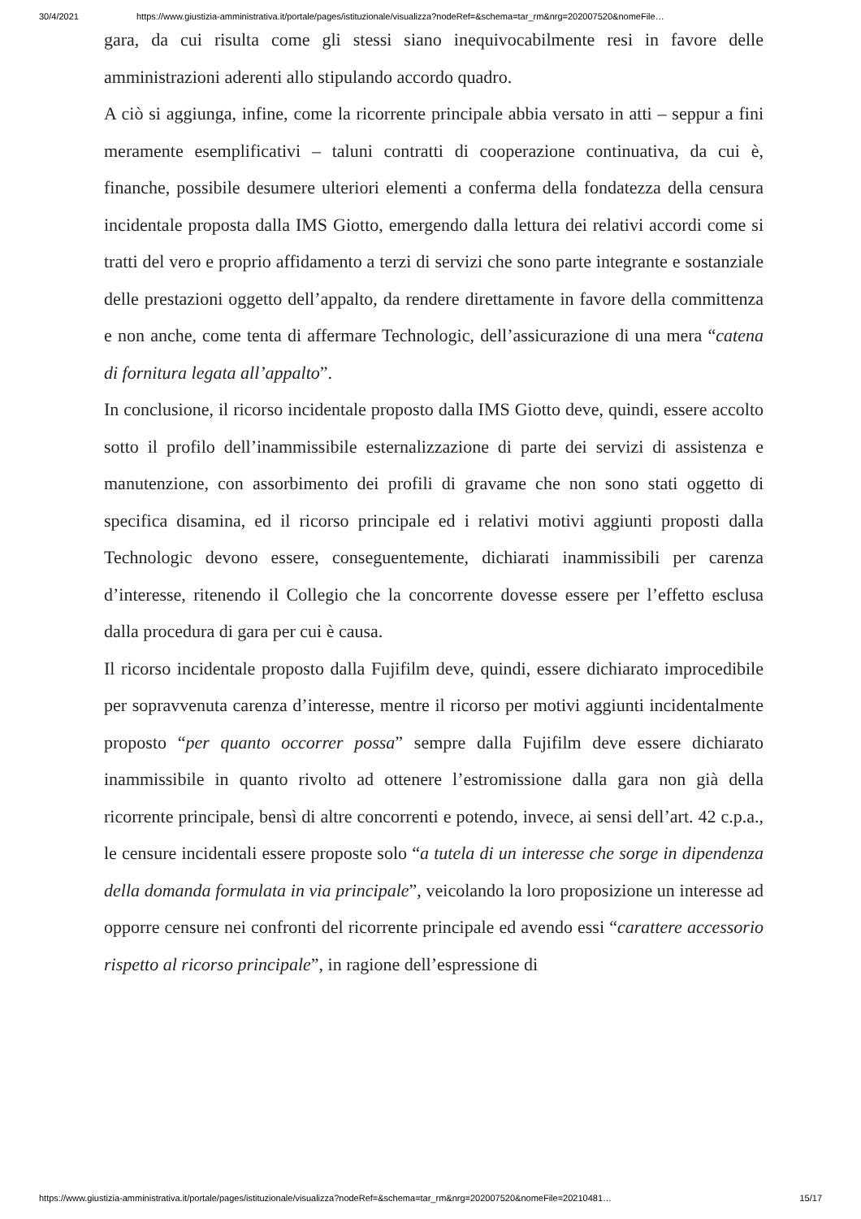30/4/2021 https://www.giustizia-amministrativa.it/portale/pages/istituzionale/visualizza?nodeRef=&schema=tar_rm&nrg=202007520&nomeFile…
gara, da cui risulta come gli stessi siano inequivocabilmente resi in favore delle amministrazioni aderenti allo stipulando accordo quadro.
A ciò si aggiunga, infine, come la ricorrente principale abbia versato in atti – seppur a fini meramente esemplificativi – taluni contratti di cooperazione continuativa, da cui è, finanche, possibile desumere ulteriori elementi a conferma della fondatezza della censura incidentale proposta dalla IMS Giotto, emergendo dalla lettura dei relativi accordi come si tratti del vero e proprio affidamento a terzi di servizi che sono parte integrante e sostanziale delle prestazioni oggetto dell’appalto, da rendere direttamente in favore della committenza e non anche, come tenta di affermare Technologic, dell’assicurazione di una mera “catena di fornitura legata all’appalto”.
In conclusione, il ricorso incidentale proposto dalla IMS Giotto deve, quindi, essere accolto sotto il profilo dell’inammissibile esternalizzazione di parte dei servizi di assistenza e manutenzione, con assorbimento dei profili di gravame che non sono stati oggetto di specifica disamina, ed il ricorso principale ed i relativi motivi aggiunti proposti dalla Technologic devono essere, conseguentemente, dichiarati inammissibili per carenza d’interesse, ritenendo il Collegio che la concorrente dovesse essere per l’effetto esclusa dalla procedura di gara per cui è causa.
Il ricorso incidentale proposto dalla Fujifilm deve, quindi, essere dichiarato improcedibile per sopravvenuta carenza d’interesse, mentre il ricorso per motivi aggiunti incidentalmente proposto “per quanto occorrer possa” sempre dalla Fujifilm deve essere dichiarato inammissibile in quanto rivolto ad ottenere l’estromissione dalla gara non già della ricorrente principale, bensì di altre concorrenti e potendo, invece, ai sensi dell’art. 42 c.p.a., le censure incidentali essere proposte solo “a tutela di un interesse che sorge in dipendenza della domanda formulata in via principale”, veicolando la loro proposizione un interesse ad opporre censure nei confronti del ricorrente principale ed avendo essi “carattere accessorio rispetto al ricorso principale”, in ragione dell’espressione di
https://www.giustizia-amministrativa.it/portale/pages/istituzionale/visualizza?nodeRef=&schema=tar_rm&nrg=202007520&nomeFile=20210481… 15/17